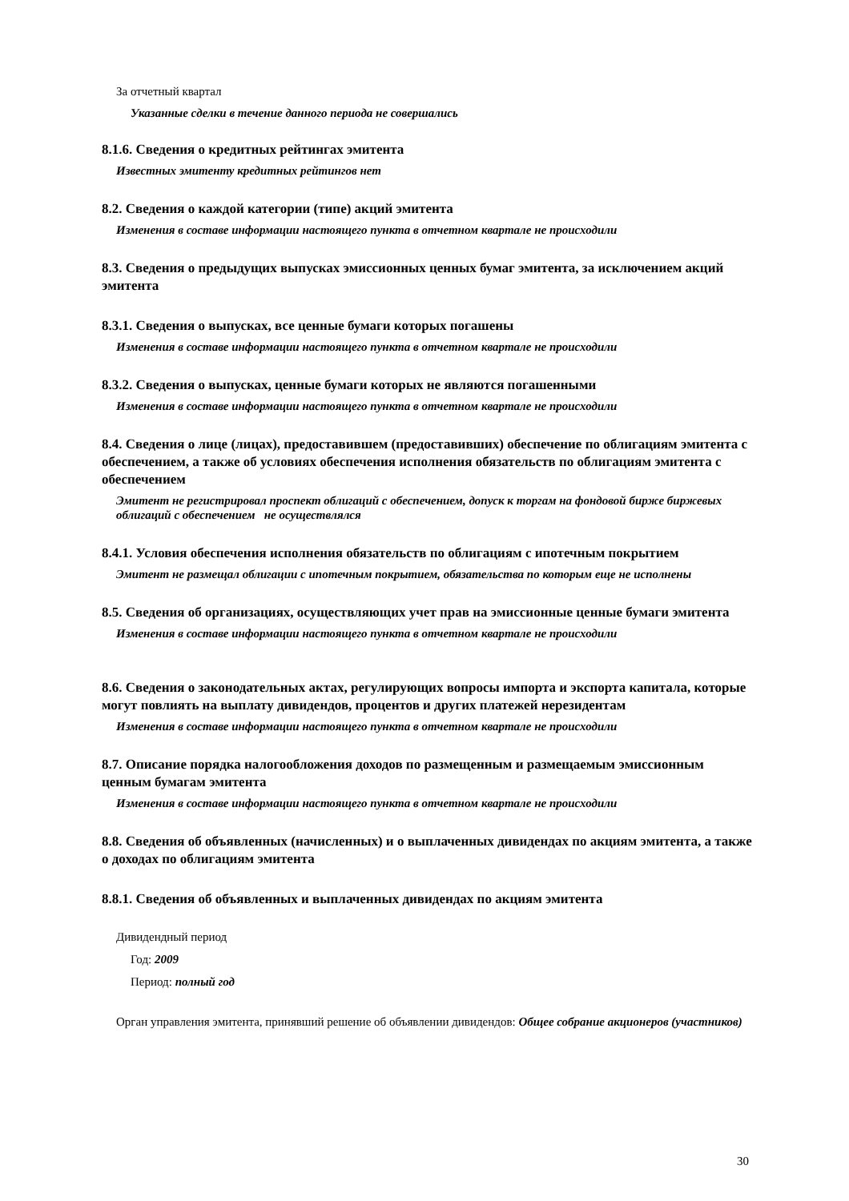За отчетный квартал
Указанные сделки в течение данного периода не совершались
8.1.6. Сведения о кредитных рейтингах эмитента
Известных эмитенту кредитных рейтингов нет
8.2. Сведения о каждой категории (типе) акций эмитента
Изменения в составе информации настоящего пункта в отчетном квартале не происходили
8.3. Сведения о предыдущих выпусках эмиссионных ценных бумаг эмитента, за исключением акций эмитента
8.3.1. Сведения о выпусках, все ценные бумаги которых погашены
Изменения в составе информации настоящего пункта в отчетном квартале не происходили
8.3.2. Сведения о выпусках, ценные бумаги которых не являются погашенными
Изменения в составе информации настоящего пункта в отчетном квартале не происходили
8.4. Сведения о лице (лицах), предоставившем (предоставивших) обеспечение по облигациям эмитента с обеспечением, а также об условиях обеспечения исполнения обязательств по облигациям эмитента с обеспечением
Эмитент не регистрировал проспект облигаций с обеспечением, допуск к торгам на фондовой бирже биржевых облигаций с обеспечением не осуществлялся
8.4.1. Условия обеспечения исполнения обязательств по облигациям с ипотечным покрытием
Эмитент не размещал облигации с ипотечным покрытием, обязательства по которым еще не исполнены
8.5. Сведения об организациях, осуществляющих учет прав на эмиссионные ценные бумаги эмитента
Изменения в составе информации настоящего пункта в отчетном квартале не происходили
8.6. Сведения о законодательных актах, регулирующих вопросы импорта и экспорта капитала, которые могут повлиять на выплату дивидендов, процентов и других платежей нерезидентам
Изменения в составе информации настоящего пункта в отчетном квартале не происходили
8.7. Описание порядка налогообложения доходов по размещенным и размещаемым эмиссионным ценным бумагам эмитента
Изменения в составе информации настоящего пункта в отчетном квартале не происходили
8.8. Сведения об объявленных (начисленных) и о выплаченных дивидендах по акциям эмитента, а также о доходах по облигациям эмитента
8.8.1. Сведения об объявленных и выплаченных дивидендах по акциям эмитента
Дивидендный период
Год: 2009
Период: полный год
Орган управления эмитента, принявший решение об объявлении дивидендов: Общее собрание акционеров (участников)
30